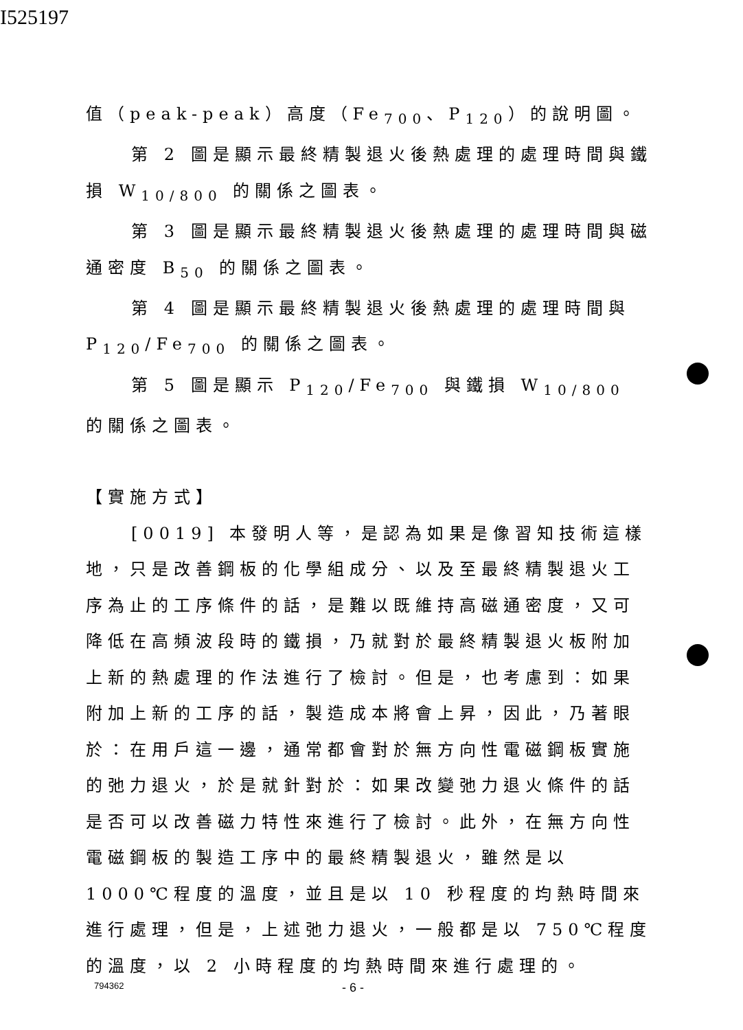I525197
值（peak-peak）高度（Fe<sub>700</sub>、P<sub>120</sub>）的說明圖。
第 2 圖是顯示最終精製退火後熱處理的處理時間與鐵損 W<sub>10/800</sub> 的關係之圖表。
第 3 圖是顯示最終精製退火後熱處理的處理時間與磁通密度 B<sub>50</sub> 的關係之圖表。
第 4 圖是顯示最終精製退火後熱處理的處理時間與 P<sub>120</sub>/Fe<sub>700</sub> 的關係之圖表。
第 5 圖是顯示 P<sub>120</sub>/Fe<sub>700</sub> 與鐵損 W<sub>10/800</sub> 的關係之圖表。
【實施方式】
[0019] 本發明人等，是認為如果是像習知技術這樣地，只是改善鋼板的化學組成分、以及至最終精製退火工序為止的工序條件的話，是難以既維持高磁通密度，又可降低在高頻波段時的鐵損，乃就對於最終精製退火板附加上新的熱處理的作法進行了檢討。但是，也考慮到：如果附加上新的工序的話，製造成本將會上昇，因此，乃著眼於：在用戶這一邊，通常都會對於無方向性電磁鋼板實施的弛力退火，於是就針對於：如果改變弛力退火條件的話是否可以改善磁力特性來進行了檢討。此外，在無方向性電磁鋼板的製造工序中的最終精製退火，雖然是以 1000℃程度的溫度，並且是以 10 秒程度的均熱時間來進行處理，但是，上述弛力退火，一般都是以 750℃程度的溫度，以 2 小時程度的均熱時間來進行處理的。
794362 - 6 -